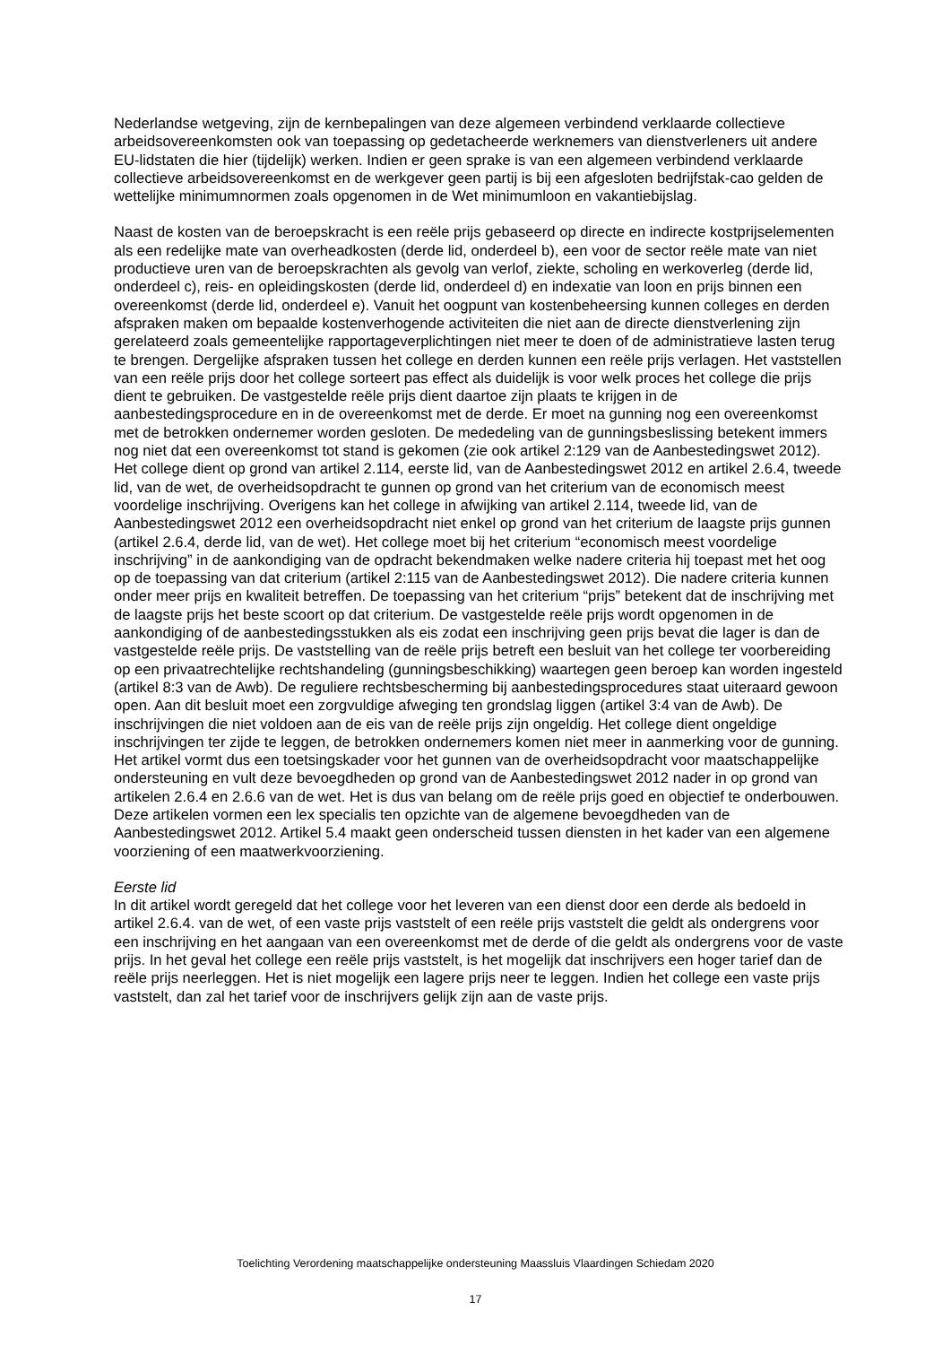Nederlandse wetgeving, zijn de kernbepalingen van deze algemeen verbindend verklaarde collectieve arbeidsovereenkomsten ook van toepassing op gedetacheerde werknemers van dienstverleners uit andere EU-lidstaten die hier (tijdelijk) werken. Indien er geen sprake is van een algemeen verbindend verklaarde collectieve arbeidsovereenkomst en de werkgever geen partij is bij een afgesloten bedrijfstak-cao gelden de wettelijke minimumnormen zoals opgenomen in de Wet minimumloon en vakantiebijslag.
Naast de kosten van de beroepskracht is een reële prijs gebaseerd op directe en indirecte kostprijselementen als een redelijke mate van overheadkosten (derde lid, onderdeel b), een voor de sector reële mate van niet productieve uren van de beroepskrachten als gevolg van verlof, ziekte, scholing en werkoverleg (derde lid, onderdeel c), reis- en opleidingskosten (derde lid, onderdeel d) en indexatie van loon en prijs binnen een overeenkomst (derde lid, onderdeel e). Vanuit het oogpunt van kostenbeheersing kunnen colleges en derden afspraken maken om bepaalde kostenverhogende activiteiten die niet aan de directe dienstverlening zijn gerelateerd zoals gemeentelijke rapportageverplichtingen niet meer te doen of de administratieve lasten terug te brengen. Dergelijke afspraken tussen het college en derden kunnen een reële prijs verlagen. Het vaststellen van een reële prijs door het college sorteert pas effect als duidelijk is voor welk proces het college die prijs dient te gebruiken. De vastgestelde reële prijs dient daartoe zijn plaats te krijgen in de aanbestedingsprocedure en in de overeenkomst met de derde. Er moet na gunning nog een overeenkomst met de betrokken ondernemer worden gesloten. De mededeling van de gunningsbeslissing betekent immers nog niet dat een overeenkomst tot stand is gekomen (zie ook artikel 2:129 van de Aanbestedingswet 2012). Het college dient op grond van artikel 2.114, eerste lid, van de Aanbestedingswet 2012 en artikel 2.6.4, tweede lid, van de wet, de overheidsopdracht te gunnen op grond van het criterium van de economisch meest voordelige inschrijving. Overigens kan het college in afwijking van artikel 2.114, tweede lid, van de Aanbestedingswet 2012 een overheidsopdracht niet enkel op grond van het criterium de laagste prijs gunnen (artikel 2.6.4, derde lid, van de wet). Het college moet bij het criterium “economisch meest voordelige inschrijving” in de aankondiging van de opdracht bekendmaken welke nadere criteria hij toepast met het oog op de toepassing van dat criterium (artikel 2:115 van de Aanbestedingswet 2012). Die nadere criteria kunnen onder meer prijs en kwaliteit betreffen. De toepassing van het criterium “prijs” betekent dat de inschrijving met de laagste prijs het beste scoort op dat criterium. De vastgestelde reële prijs wordt opgenomen in de aankondiging of de aanbestedingsstukken als eis zodat een inschrijving geen prijs bevat die lager is dan de vastgestelde reële prijs. De vaststelling van de reële prijs betreft een besluit van het college ter voorbereiding op een privaatrechtelijke rechtshandeling (gunningsbeschikking) waartegen geen beroep kan worden ingesteld (artikel 8:3 van de Awb). De reguliere rechtsbescherming bij aanbestedingsprocedures staat uiteraard gewoon open. Aan dit besluit moet een zorgvuldige afweging ten grondslag liggen (artikel 3:4 van de Awb). De inschrijvingen die niet voldoen aan de eis van de reële prijs zijn ongeldig. Het college dient ongeldige inschrijvingen ter zijde te leggen, de betrokken ondernemers komen niet meer in aanmerking voor de gunning. Het artikel vormt dus een toetsingskader voor het gunnen van de overheidsopdracht voor maatschappelijke ondersteuning en vult deze bevoegdheden op grond van de Aanbestedingswet 2012 nader in op grond van artikelen 2.6.4 en 2.6.6 van de wet. Het is dus van belang om de reële prijs goed en objectief te onderbouwen. Deze artikelen vormen een lex specialis ten opzichte van de algemene bevoegdheden van de Aanbestedingswet 2012. Artikel 5.4 maakt geen onderscheid tussen diensten in het kader van een algemene voorziening of een maatwerkvoorziening.
Eerste lid
In dit artikel wordt geregeld dat het college voor het leveren van een dienst door een derde als bedoeld in artikel 2.6.4. van de wet, of een vaste prijs vaststelt of een reële prijs vaststelt die geldt als ondergrens voor een inschrijving en het aangaan van een overeenkomst met de derde of die geldt als ondergrens voor de vaste prijs. In het geval het college een reële prijs vaststelt, is het mogelijk dat inschrijvers een hoger tarief dan de reële prijs neerleggen. Het is niet mogelijk een lagere prijs neer te leggen. Indien het college een vaste prijs vaststelt, dan zal het tarief voor de inschrijvers gelijk zijn aan de vaste prijs.
Toelichting Verordening maatschappelijke ondersteuning Maassluis Vlaardingen Schiedam 2020
17